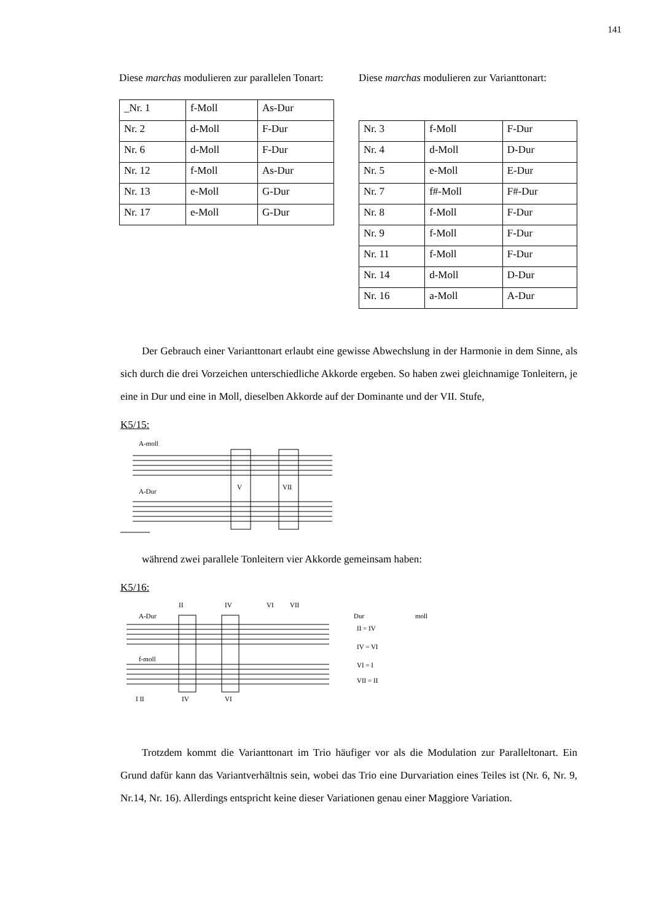141
Diese marchas modulieren zur parallelen Tonart:
| _Nr. 1 | f-Moll | As-Dur |
| Nr. 2 | d-Moll | F-Dur |
| Nr. 6 | d-Moll | F-Dur |
| Nr. 12 | f-Moll | As-Dur |
| Nr. 13 | e-Moll | G-Dur |
| Nr. 17 | e-Moll | G-Dur |
Diese marchas modulieren zur Varianttonart:
| Nr. 3 | f-Moll | F-Dur |
| Nr. 4 | d-Moll | D-Dur |
| Nr. 5 | e-Moll | E-Dur |
| Nr. 7 | f#-Moll | F#-Dur |
| Nr. 8 | f-Moll | F-Dur |
| Nr. 9 | f-Moll | F-Dur |
| Nr. 11 | f-Moll | F-Dur |
| Nr. 14 | d-Moll | D-Dur |
| Nr. 16 | a-Moll | A-Dur |
Der Gebrauch einer Varianttonart erlaubt eine gewisse Abwechslung in der Harmonie in dem Sinne, als sich durch die drei Vorzeichen unterschiedliche Akkorde ergeben. So haben zwei gleichnamige Tonleitern, je eine in Dur und eine in Moll, dieselben Akkorde auf der Dominante und der VII. Stufe,
K5/15:
A-moll
A-Dur
V
VII
während zwei parallele Tonleitern vier Akkorde gemeinsam haben:
K5/16:
A-Dur
f-moll
II
IV
VI
VII
I II
IV
VI
Dur
moll
II = IV
IV = VI
VI = I
VII = II
Trotzdem kommt die Varianttonart im Trio häufiger vor als die Modulation zur Paralleltonart. Ein Grund dafür kann das Variantverhältnis sein, wobei das Trio eine Durvariation eines Teiles ist (Nr. 6, Nr. 9, Nr.14, Nr. 16). Allerdings entspricht keine dieser Variationen genau einer Maggiore Variation.